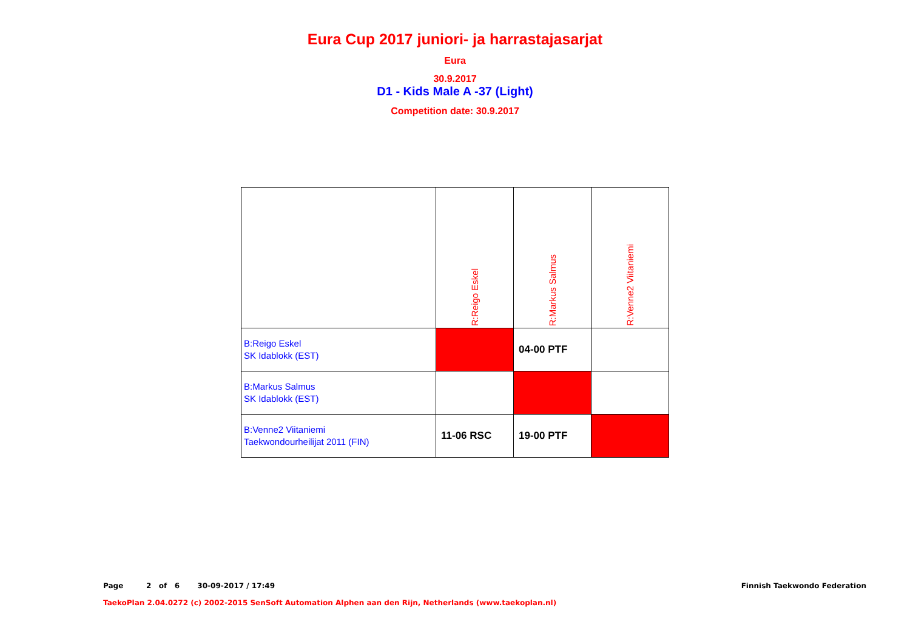Eura Cup 2017 juniori- ja harrastajasarjat
Eura
30.9.2017
D1 - Kids Male A -37 (Light)
Competition date: 30.9.2017
| | R:Reigo Eskel | R:Markus Salmus | R:Venne2 Viitaniemi |
| B:Reigo Eskel SK Idablokk (EST) | | 04-00 PTF | |
| B:Markus Salmus SK Idablokk (EST) | | | |
| B:Venne2 Viitaniemi Taekwondourheilijat 2011 (FIN) | 11-06 RSC | 19-00 PTF | |
Page 2 of 6 30-09-2017 / 17:49 Finnish Taekwondo Federation
TaekoPlan 2.04.0272 (c) 2002-2015 SenSoft Automation Alphen aan den Rijn, Netherlands (www.taekoplan.nl)